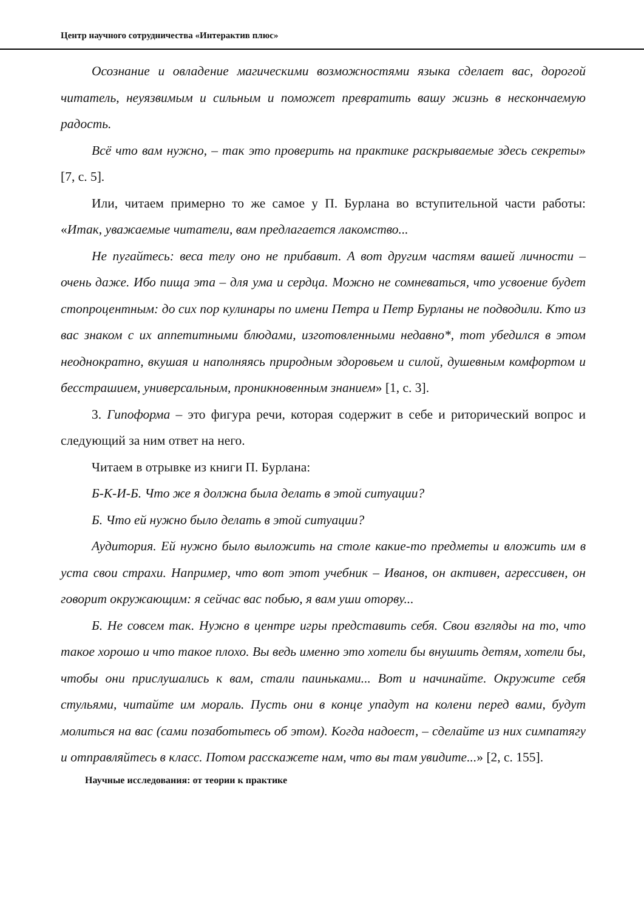Центр научного сотрудничества «Интерактив плюс»
Осознание и овладение магическими возможностями языка сделает вас, дорогой читатель, неуязвимым и сильным и поможет превратить вашу жизнь в нескончаемую радость.
Всё что вам нужно, – так это проверить на практике раскрываемые здесь секреты» [7, с. 5].
Или, читаем примерно то же самое у П. Бурлана во вступительной части работы: «Итак, уважаемые читатели, вам предлагается лакомство...
Не пугайтесь: веса телу оно не прибавит. А вот другим частям вашей личности – очень даже. Ибо пища эта – для ума и сердца. Можно не сомневаться, что усвоение будет стопроцентным: до сих пор кулинары по имени Петра и Петр Бурланы не подводили. Кто из вас знаком с их аппетитными блюдами, изготовленными недавно*, тот убедился в этом неоднократно, вкушая и наполняясь природным здоровьем и силой, душевным комфортом и бесстрашием, универсальным, проникновенным знанием» [1, с. 3].
3. Гипоформа – это фигура речи, которая содержит в себе и риторический вопрос и следующий за ним ответ на него.
Читаем в отрывке из книги П. Бурлана:
Б-К-И-Б. Что же я должна была делать в этой ситуации?
Б. Что ей нужно было делать в этой ситуации?
Аудитория. Ей нужно было выложить на столе какие-то предметы и вложить им в уста свои страхи. Например, что вот этот учебник – Иванов, он активен, агрессивен, он говорит окружающим: я сейчас вас побью, я вам уши оторву...
Б. Не совсем так. Нужно в центре игры представить себя. Свои взгляды на то, что такое хорошо и что такое плохо. Вы ведь именно это хотели бы внушить детям, хотели бы, чтобы они прислушались к вам, стали паиньками... Вот и начинайте. Окружите себя стульями, читайте им мораль. Пусть они в конце упадут на колени перед вами, будут молиться на вас (сами позаботьтесь об этом). Когда надоест, – сделайте из них симпатягу и отправляйтесь в класс. Потом расскажете нам, что вы там увидите...» [2, с. 155].
Научные исследования: от теории к практике